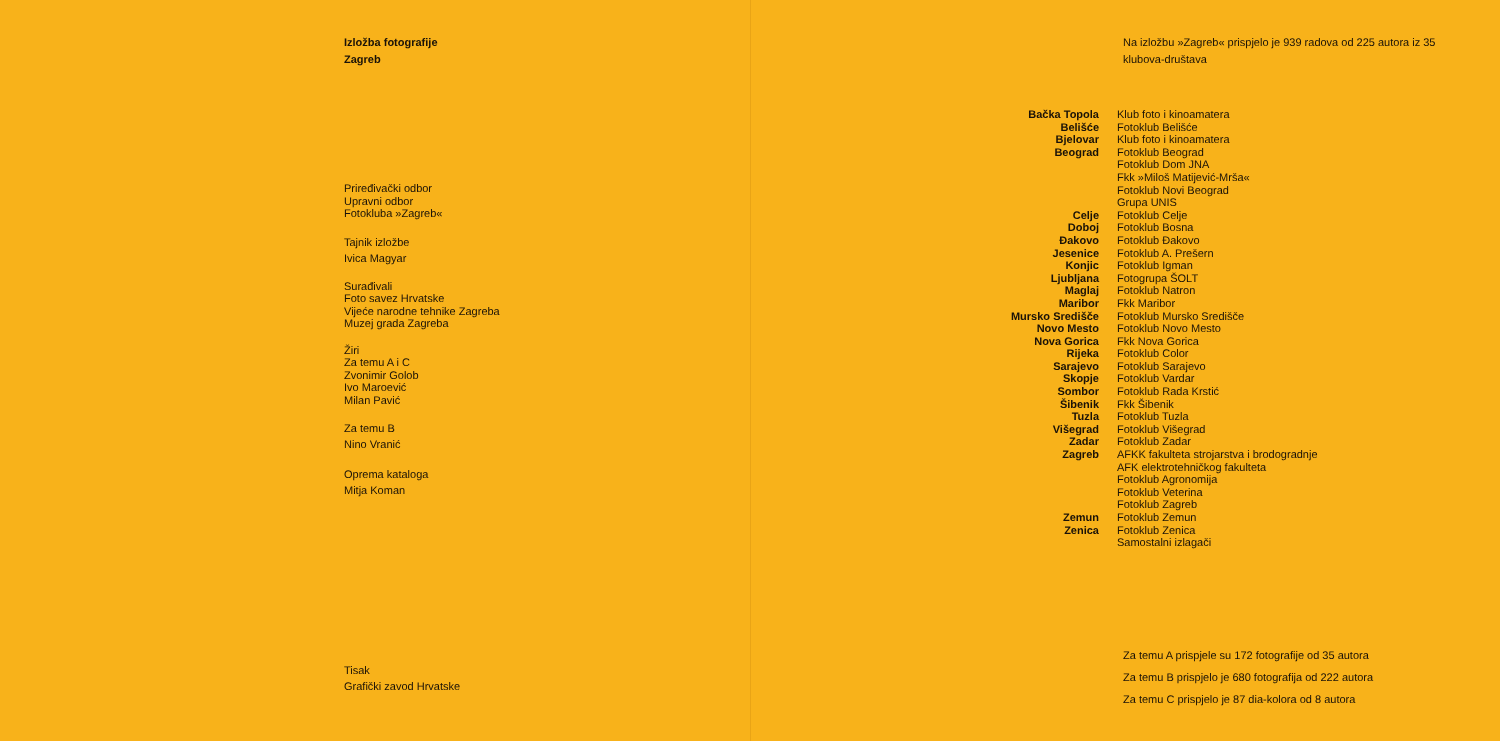Izložba fotografije
Zagreb
Priređivački odbor
Upravni odbor
Fotokluba »Zagreb«
Tajnik izložbe
Ivica Magyar
Surađivali
Foto savez Hrvatske
Vijeće narodne tehnike Zagreba
Muzej grada Zagreba
Žiri
Za temu A i C
Zvonimir Golob
Ivo Maroević
Milan Pavić
Za temu B
Nino Vranić
Oprema kataloga
Mitja Koman
Tisak
Grafički zavod Hrvatske
Na izložbu »Zagreb« prispjelo je 939 radova od 225 autora iz 35 klubova-društava
| Bačka Topola | Klub foto i kinoamatera |
| Belišće | Fotoklub Belišće |
| Bjelovar | Klub foto i kinoamatera |
| Beograd | Fotoklub Beograd |
| | Fotoklub Dom JNA |
| | Fkk »Miloš Matijević-Mrša« |
| | Fotoklub Novi Beograd |
| | Grupa UNIS |
| Celje | Fotoklub Celje |
| Doboj | Fotoklub Bosna |
| Đakovo | Fotoklub Đakovo |
| Jesenice | Fotoklub A. Prešern |
| Konjic | Fotoklub Igman |
| Ljubljana | Fotogrupa ŠOLT |
| Maglaj | Fotoklub Natron |
| Maribor | Fkk Maribor |
| Mursko Središče | Fotoklub Mursko Središče |
| Novo Mesto | Fotoklub Novo Mesto |
| Nova Gorica | Fkk Nova Gorica |
| Rijeka | Fotoklub Color |
| Sarajevo | Fotoklub Sarajevo |
| Skopje | Fotoklub Vardar |
| Sombor | Fotoklub Rada Krstić |
| Šibenik | Fkk Šibenik |
| Tuzla | Fotoklub Tuzla |
| Višegrad | Fotoklub Višegrad |
| Zadar | Fotoklub Zadar |
| Zagreb | AFKK fakulteta strojarstva i brodogradnje |
| | AFK elektrotehničkog fakulteta |
| | Fotoklub Agronomija |
| | Fotoklub Veterina |
| | Fotoklub Zagreb |
| Zemun | Fotoklub Zemun |
| Zenica | Fotoklub Zenica |
| | Samostalni izlagači |
Za temu A prispjele su 172 fotografije od 35 autora
Za temu B prispjelo je 680 fotografija od 222 autora
Za temu C prispjelo je 87 dia-kolora od 8 autora